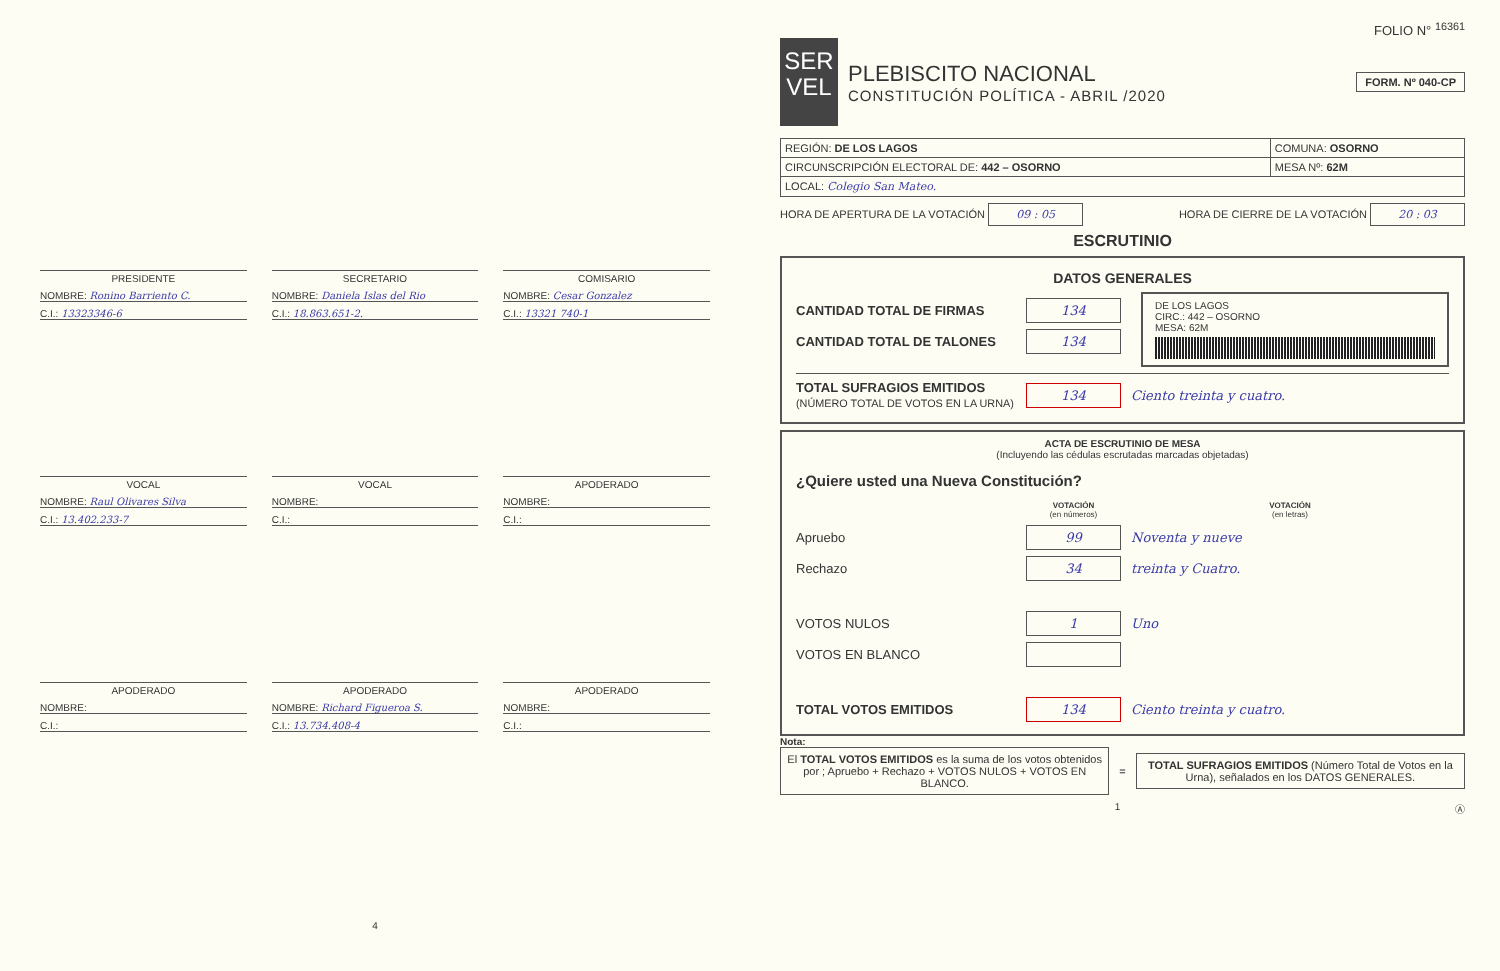PRESIDENTE
NOMBRE: Ronino Barriento C.
C.I.: 13323346-6
SECRETARIO
NOMBRE: Daniela Islas del Rio
C.I.: 18.863.651-2.
COMISARIO
NOMBRE: Cesar Gonzalez
C.I.: 13321 740-1
VOCAL
NOMBRE: Raul Olivares Silva
C.I.: 13.402.233-7
VOCAL
NOMBRE:
C.I.:
APODERADO
NOMBRE:
C.I.:
APODERADO
NOMBRE:
C.I.:
APODERADO
NOMBRE: Richard Figueroa S.
C.I.: 13.734.408-4
APODERADO
NOMBRE:
C.I.:
4
FOLIO N° <sup>16361</sup>
SER
VEL
PLEBISCITO NACIONAL
CONSTITUCIÓN POLÍTICA - ABRIL /2020
FORM. Nº 040-CP
| REGIÓN: DE LOS LAGOS | COMUNA: OSORNO |
| CIRCUNSCRIPCIÓN ELECTORAL DE: 442 – OSORNO | MESA Nº: 62M |
| LOCAL: Colegio San Mateo. | |
HORA DE APERTURA DE LA VOTACIÓN 09 : 05 HORA DE CIERRE DE LA VOTACIÓN 20 : 03
ESCRUTINIO
DATOS GENERALES
CANTIDAD TOTAL DE FIRMAS 134
CANTIDAD TOTAL DE TALONES 134
DE LOS LAGOS
CIRC.: 442 – OSORNO
MESA: 62M
TOTAL SUFRAGIOS EMITIDOS
(NÚMERO TOTAL DE VOTOS EN LA URNA) 134 Ciento treinta y cuatro.
ACTA DE ESCRUTINIO DE MESA
(Incluyendo las cédulas escrutadas marcadas objetadas)
¿Quiere usted una Nueva Constitución?
VOTACIÓN
(en números) VOTACIÓN
(en letras)
Apruebo 99 Noventa y nueve
Rechazo 34 treinta y Cuatro.
VOTOS NULOS 1 Uno
VOTOS EN BLANCO
TOTAL VOTOS EMITIDOS 134 Ciento treinta y cuatro.
Nota:
El TOTAL VOTOS EMITIDOS es la suma de los votos obtenidos por ; Apruebo + Rechazo + VOTOS NULOS + VOTOS EN BLANCO.
=
TOTAL SUFRAGIOS EMITIDOS (Número Total de Votos en la Urna), señalados en los DATOS GENERALES.
1 Ⓐ